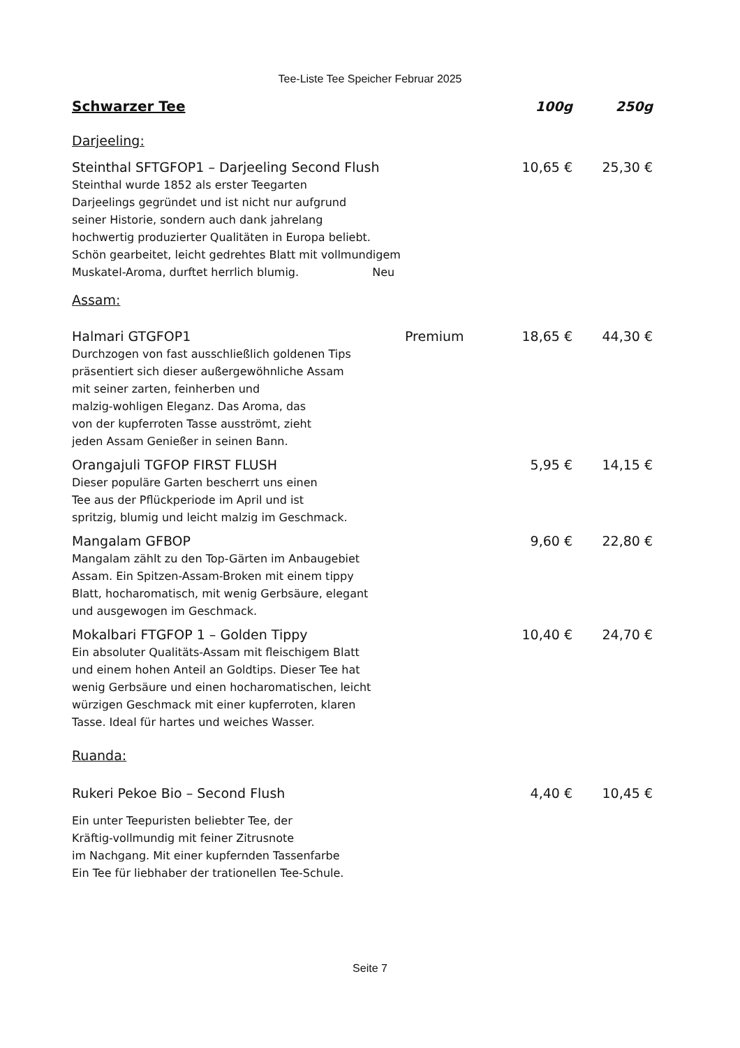Tee-Liste Tee Speicher Februar 2025
Schwarzer Tee 100g 250g
Darjeeling:
Steinthal SFTGFOP1 – Darjeeling Second Flush 10,65 € 25,30 €
Steinthal wurde 1852 als erster Teegarten
Darjeelings gegründet und ist nicht nur aufgrund
seiner Historie, sondern auch dank jahrelang
hochwertig produzierter Qualitäten in Europa beliebt.
Schön gearbeitet, leicht gedrehtes Blatt mit vollmundigem
Muskatel-Aroma, durftet herrlich blumig. Neu
Assam:
Halmari GTGFOP1 Premium 18,65 € 44,30 €
Durchzogen von fast ausschließlich goldenen Tips
präsentiert sich dieser außergewöhnliche Assam
mit seiner zarten, feinherben und
malzig-wohligen Eleganz. Das Aroma, das
von der kupferroten Tasse ausströmt, zieht
jeden Assam Genießer in seinen Bann.
Orangajuli TGFOP FIRST FLUSH 5,95 € 14,15 €
Dieser populäre Garten bescherrt uns einen
Tee aus der Pflückperiode im April und ist
spritzig, blumig und leicht malzig im Geschmack.
Mangalam GFBOP 9,60 € 22,80 €
Mangalam zählt zu den Top-Gärten im Anbaugebiet
Assam. Ein Spitzen-Assam-Broken mit einem tippy
Blatt, hocharomatisch, mit wenig Gerbsäure, elegant
und ausgewogen im Geschmack.
Mokalbari FTGFOP 1 – Golden Tippy 10,40 € 24,70 €
Ein absoluter Qualitäts-Assam mit fleischigem Blatt
und einem hohen Anteil an Goldtips. Dieser Tee hat
wenig Gerbsäure und einen hocharomatischen, leicht
würzigen Geschmack mit einer kupferroten, klaren
Tasse. Ideal für hartes und weiches Wasser.
Ruanda:
Rukeri Pekoe Bio – Second Flush 4,40 € 10,45 €
Ein unter Teepuristen beliebter Tee, der
Kräftig-vollmundig mit feiner Zitrusnote
im Nachgang. Mit einer kupfernden Tassenfarbe
Ein Tee für liebhaber der trationellen Tee-Schule.
Seite 7